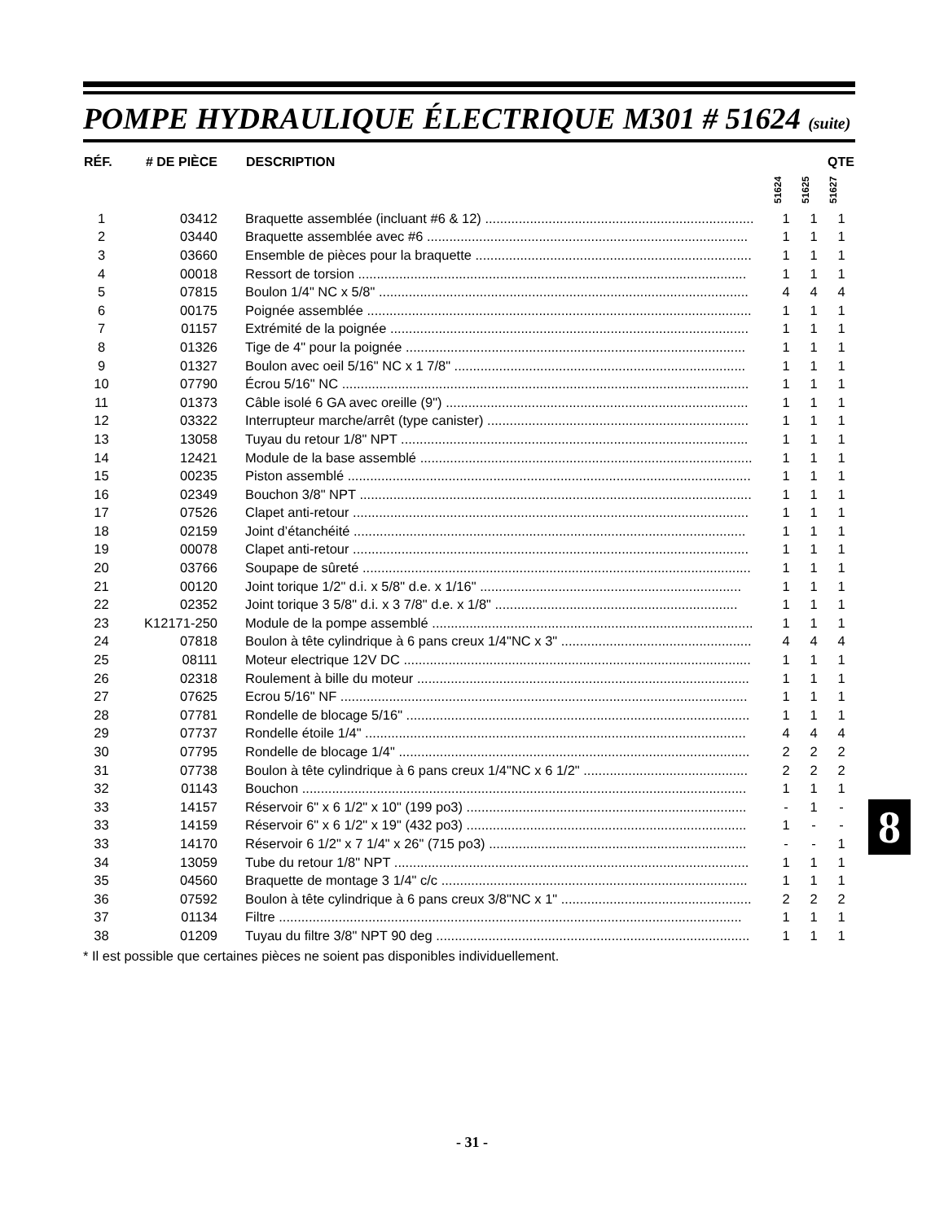POMPE HYDRAULIQUE ÉLECTRIQUE M301 # 51624 (suite)
| RÉF. | # DE PIÈCE | DESCRIPTION | QTE | | |
| --- | --- | --- | --- | --- | --- |
| | | | 51624 | 51625 | 51627 |
| 1 | 03412 | Braquette assemblée (incluant #6 & 12) ........................................................................ | 1 | 1 | 1 |
| 2 | 03440 | Braquette assemblée avec #6 ...................................................................................... | 1 | 1 | 1 |
| 3 | 03660 | Ensemble de pièces pour la braquette .......................................................................... | 1 | 1 | 1 |
| 4 | 00018 | Ressort de torsion ........................................................................................................ | 1 | 1 | 1 |
| 5 | 07815 | Boulon 1/4" NC x 5/8" ................................................................................................... | 4 | 4 | 4 |
| 6 | 00175 | Poignée assemblée ....................................................................................................... | 1 | 1 | 1 |
| 7 | 01157 | Extrémité de la poignée ................................................................................................ | 1 | 1 | 1 |
| 8 | 01326 | Tige de 4" pour la poignée ........................................................................................... | 1 | 1 | 1 |
| 9 | 01327 | Boulon avec oeil 5/16" NC x 1 7/8" .............................................................................. | 1 | 1 | 1 |
| 10 | 07790 | Écrou 5/16" NC ............................................................................................................. | 1 | 1 | 1 |
| 11 | 01373 | Câble isolé 6 GA avec oreille (9") ................................................................................. | 1 | 1 | 1 |
| 12 | 03322 | Interrupteur marche/arrêt (type canister) ...................................................................... | 1 | 1 | 1 |
| 13 | 13058 | Tuyau du retour 1/8" NPT ............................................................................................. | 1 | 1 | 1 |
| 14 | 12421 | Module de la base assemblé ......................................................................................... | 1 | 1 | 1 |
| 15 | 00235 | Piston assemblé ............................................................................................................ | 1 | 1 | 1 |
| 16 | 02349 | Bouchon 3/8" NPT ......................................................................................................... | 1 | 1 | 1 |
| 17 | 07526 | Clapet anti-retour .......................................................................................................... | 1 | 1 | 1 |
| 18 | 02159 | Joint d’étanchéité ......................................................................................................... | 1 | 1 | 1 |
| 19 | 00078 | Clapet anti-retour .......................................................................................................... | 1 | 1 | 1 |
| 20 | 03766 | Soupape de sûreté ........................................................................................................ | 1 | 1 | 1 |
| 21 | 00120 | Joint torique 1/2" d.i. x 5/8" d.e. x 1/16" ...................................................................... | 1 | 1 | 1 |
| 22 | 02352 | Joint torique 3 5/8" d.i. x 3 7/8" d.e. x 1/8" ................................................................. | 1 | 1 | 1 |
| 23 | K12171-250 | Module de la pompe assemblé ...................................................................................... | 1 | 1 | 1 |
| 24 | 07818 | Boulon à tête cylindrique à 6 pans creux 1/4"NC x 3" ................................................... | 4 | 4 | 4 |
| 25 | 08111 | Moteur electrique 12V DC ............................................................................................. | 1 | 1 | 1 |
| 26 | 02318 | Roulement à bille du moteur ......................................................................................... | 1 | 1 | 1 |
| 27 | 07625 | Ecrou 5/16" NF ............................................................................................................. | 1 | 1 | 1 |
| 28 | 07781 | Rondelle de blocage 5/16" ............................................................................................ | 1 | 1 | 1 |
| 29 | 07737 | Rondelle étoile 1/4" ...................................................................................................... | 4 | 4 | 4 |
| 30 | 07795 | Rondelle de blocage 1/4" .............................................................................................. | 2 | 2 | 2 |
| 31 | 07738 | Boulon à tête cylindrique à 6 pans creux 1/4"NC x 6 1/2" ............................................ | 2 | 2 | 2 |
| 32 | 01143 | Bouchon ....................................................................................................................... | 1 | 1 | 1 |
| 33 | 14157 | Réservoir 6" x 6 1/2" x 10" (199 po3) ........................................................................... | - | 1 | - |
| 33 | 14159 | Réservoir 6" x 6 1/2" x 19" (432 po3) ........................................................................... | 1 | - | - |
| 33 | 14170 | Réservoir 6 1/2" x 7 1/4" x 26" (715 po3) ..................................................................... | - | - | 1 |
| 34 | 13059 | Tube du retour 1/8" NPT ............................................................................................... | 1 | 1 | 1 |
| 35 | 04560 | Braquette de montage 3 1/4" c/c .................................................................................. | 1 | 1 | 1 |
| 36 | 07592 | Boulon à tête cylindrique à 6 pans creux 3/8"NC x 1" ................................................... | 2 | 2 | 2 |
| 37 | 01134 | Filtre ............................................................................................................................ | 1 | 1 | 1 |
| 38 | 01209 | Tuyau du filtre 3/8" NPT 90 deg .................................................................................... | 1 | 1 | 1 |
* Il est possible que certaines pièces ne soient pas disponibles individuellement.
8
- 31 -